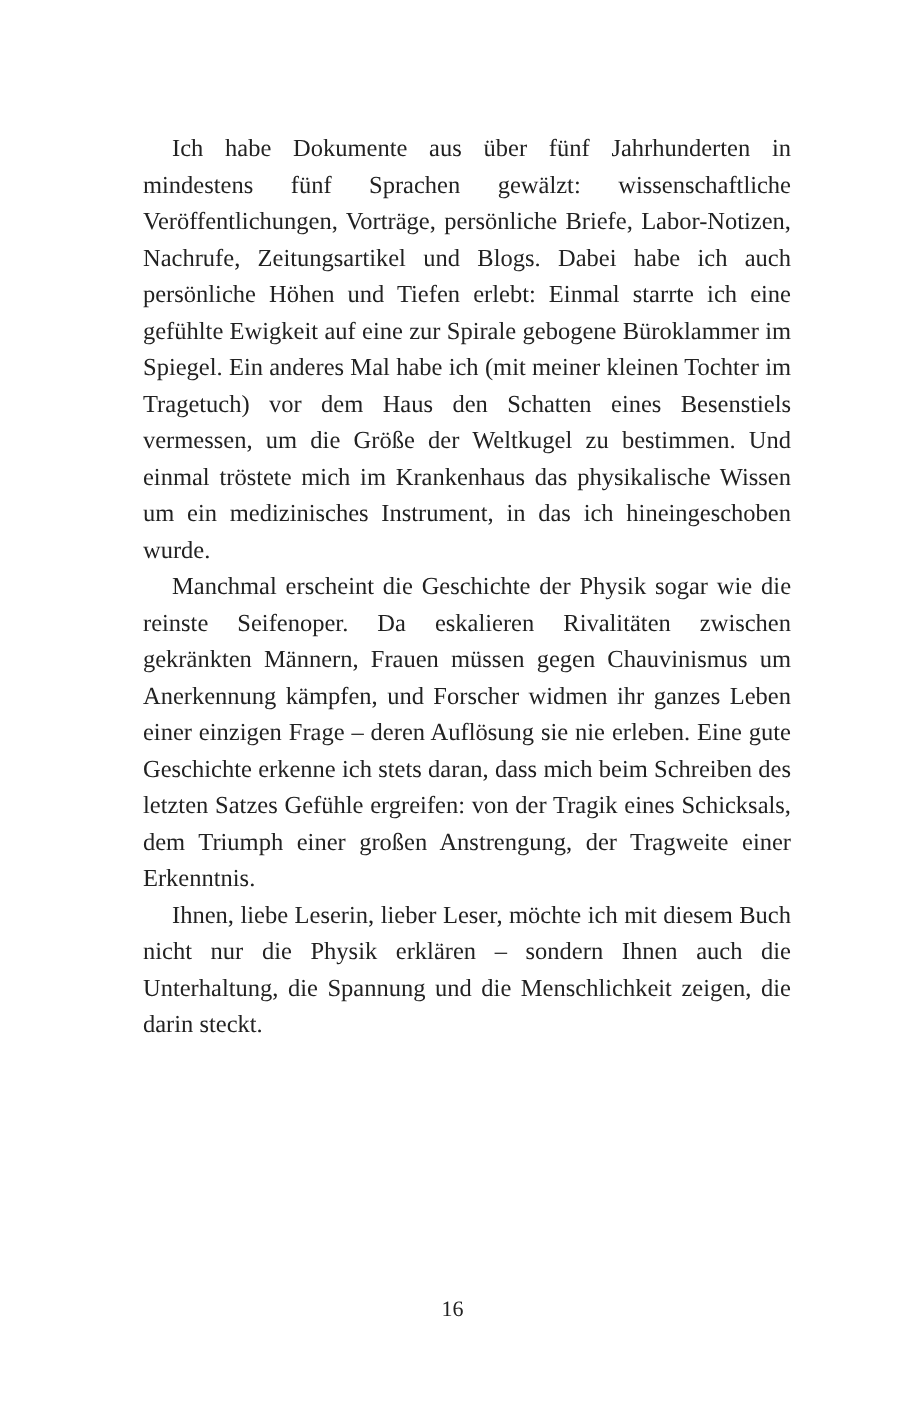Ich habe Dokumente aus über fünf Jahrhunderten in mindestens fünf Sprachen gewälzt: wissenschaftliche Veröffentlichungen, Vorträge, persönliche Briefe, Labor-Notizen, Nachrufe, Zeitungsartikel und Blogs. Dabei habe ich auch persönliche Höhen und Tiefen erlebt: Einmal starrte ich eine gefühlte Ewigkeit auf eine zur Spirale gebogene Büroklammer im Spiegel. Ein anderes Mal habe ich (mit meiner kleinen Tochter im Tragetuch) vor dem Haus den Schatten eines Besenstiels vermessen, um die Größe der Weltkugel zu bestimmen. Und einmal tröstete mich im Krankenhaus das physikalische Wissen um ein medizinisches Instrument, in das ich hineingeschoben wurde.
Manchmal erscheint die Geschichte der Physik sogar wie die reinste Seifenoper. Da eskalieren Rivalitäten zwischen gekränkten Männern, Frauen müssen gegen Chauvinismus um Anerkennung kämpfen, und Forscher widmen ihr ganzes Leben einer einzigen Frage – deren Auflösung sie nie erleben. Eine gute Geschichte erkenne ich stets daran, dass mich beim Schreiben des letzten Satzes Gefühle ergreifen: von der Tragik eines Schicksals, dem Triumph einer großen Anstrengung, der Tragweite einer Erkenntnis.
Ihnen, liebe Leserin, lieber Leser, möchte ich mit diesem Buch nicht nur die Physik erklären – sondern Ihnen auch die Unterhaltung, die Spannung und die Menschlichkeit zeigen, die darin steckt.
16